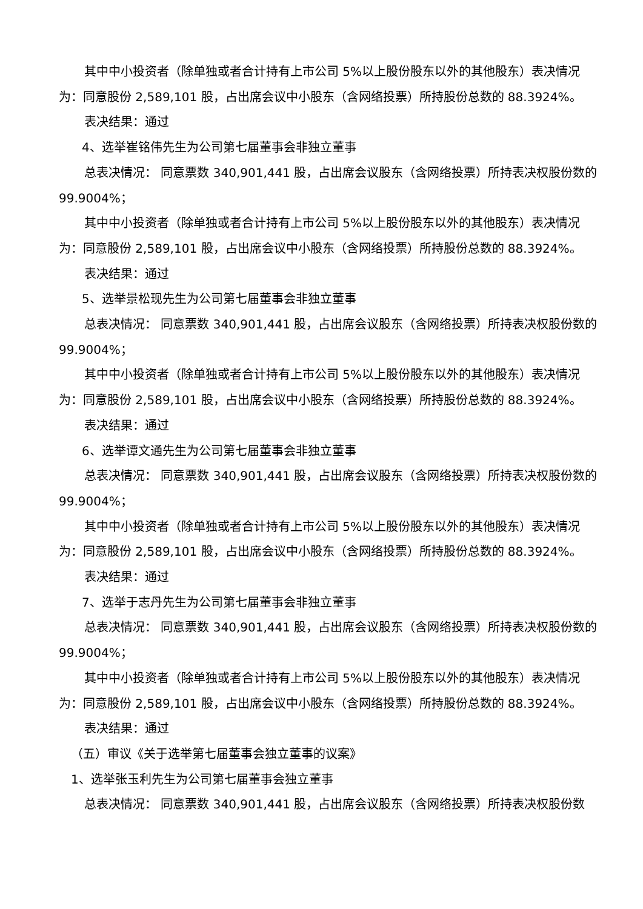其中中小投资者（除单独或者合计持有上市公司 5%以上股份股东以外的其他股东）表决情况为：同意股份 2,589,101 股，占出席会议中小股东（含网络投票）所持股份总数的 88.3924%。
表决结果：通过
4、选举崔铭伟先生为公司第七届董事会非独立董事
总表决情况： 同意票数 340,901,441 股，占出席会议股东（含网络投票）所持表决权股份数的 99.9004%；
其中中小投资者（除单独或者合计持有上市公司 5%以上股份股东以外的其他股东）表决情况为：同意股份 2,589,101 股，占出席会议中小股东（含网络投票）所持股份总数的 88.3924%。
表决结果：通过
5、选举景松现先生为公司第七届董事会非独立董事
总表决情况： 同意票数 340,901,441 股，占出席会议股东（含网络投票）所持表决权股份数的 99.9004%；
其中中小投资者（除单独或者合计持有上市公司 5%以上股份股东以外的其他股东）表决情况为：同意股份 2,589,101 股，占出席会议中小股东（含网络投票）所持股份总数的 88.3924%。
表决结果：通过
6、选举谭文通先生为公司第七届董事会非独立董事
总表决情况： 同意票数 340,901,441 股，占出席会议股东（含网络投票）所持表决权股份数的 99.9004%；
其中中小投资者（除单独或者合计持有上市公司 5%以上股份股东以外的其他股东）表决情况为：同意股份 2,589,101 股，占出席会议中小股东（含网络投票）所持股份总数的 88.3924%。
表决结果：通过
7、选举于志丹先生为公司第七届董事会非独立董事
总表决情况： 同意票数 340,901,441 股，占出席会议股东（含网络投票）所持表决权股份数的 99.9004%；
其中中小投资者（除单独或者合计持有上市公司 5%以上股份股东以外的其他股东）表决情况为：同意股份 2,589,101 股，占出席会议中小股东（含网络投票）所持股份总数的 88.3924%。
表决结果：通过
（五）审议《关于选举第七届董事会独立董事的议案》
1、选举张玉利先生为公司第七届董事会独立董事
总表决情况： 同意票数 340,901,441 股，占出席会议股东（含网络投票）所持表决权股份数